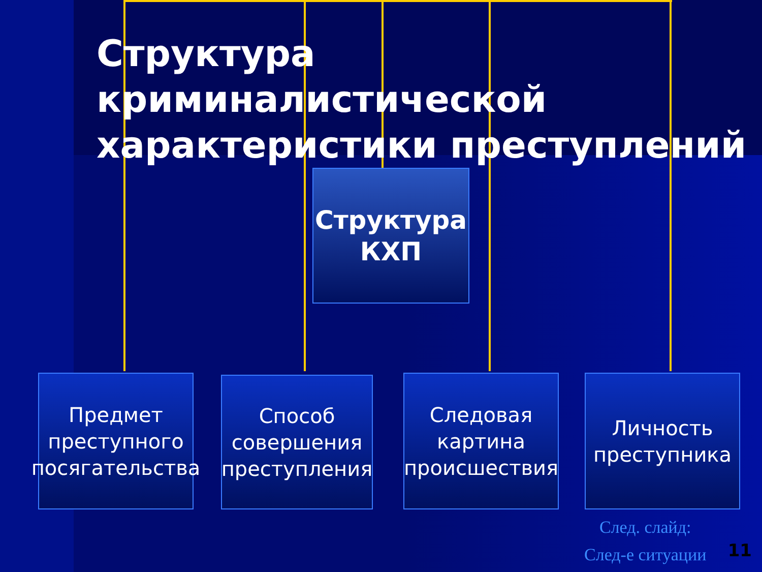Структура криминалистической характеристики преступлений
Структура КХП
Предмет преступного посягательства
Способ совершения преступления
Следовая картина происшествия
Личность преступника
След. слайд:
След-е ситуации
11